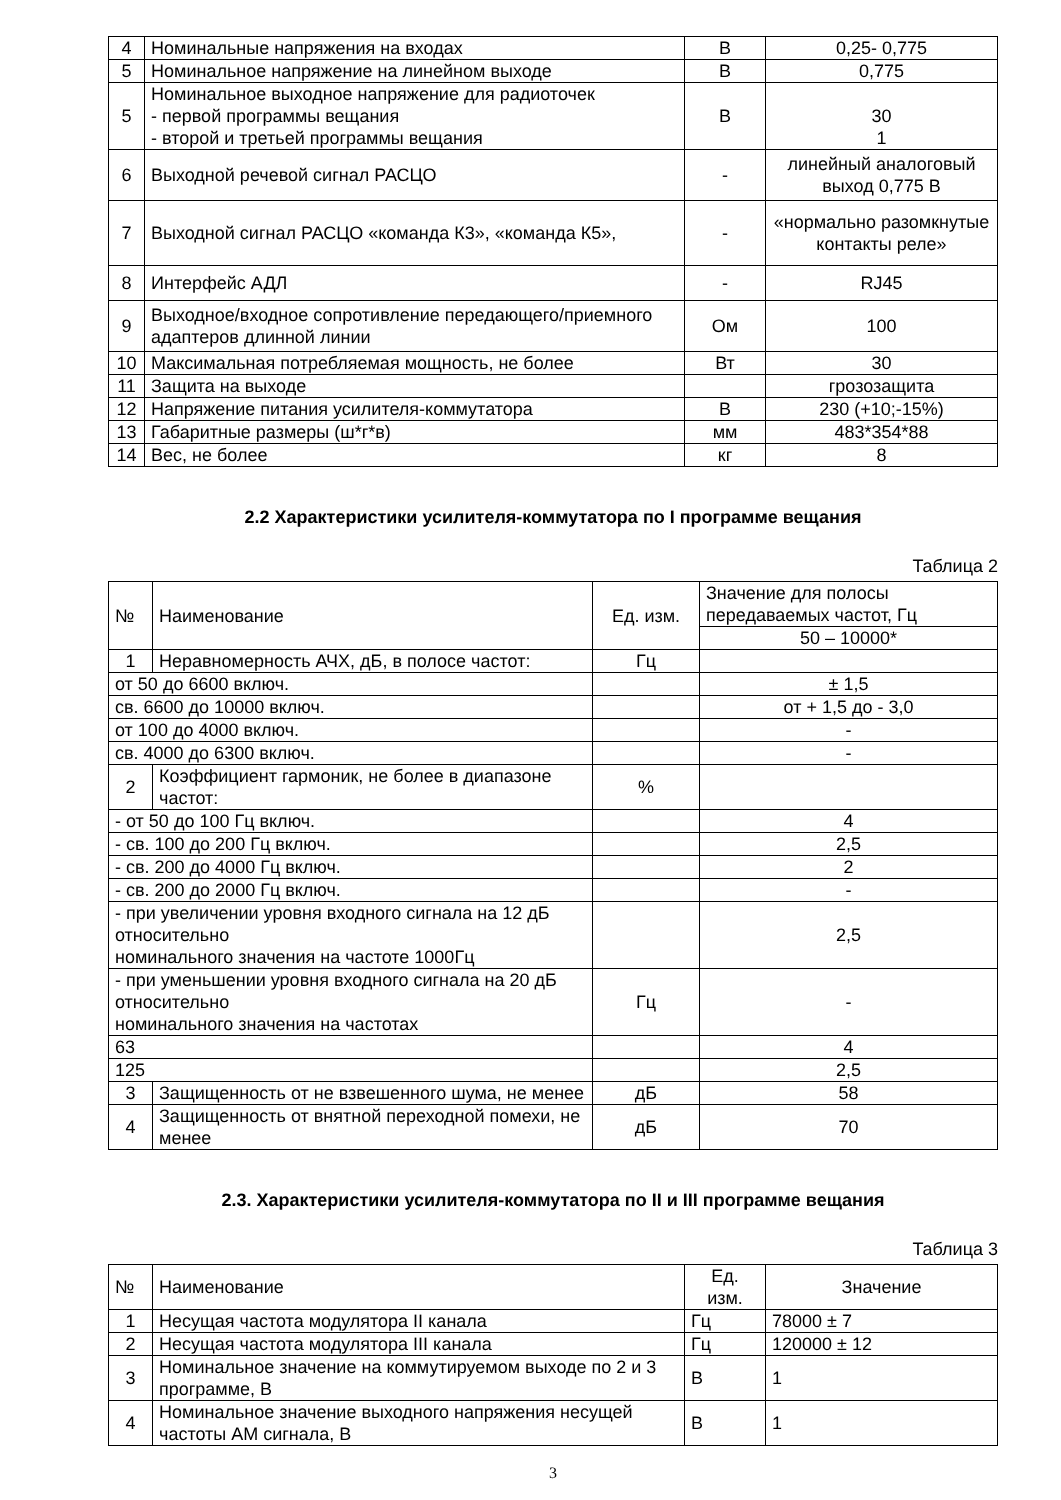| 4 | Номинальные напряжения на входах | В | 0,25- 0,775 |
| 5 | Номинальное напряжение на линейном выходе | В | 0,775 |
| 5 | Номинальное выходное напряжение для радиоточек - первой программы вещания - второй и третьей программы вещания | В | 30 1 |
| 6 | Выходной речевой сигнал РАСЦО | - | линейный аналоговый выход 0,775 В |
| 7 | Выходной сигнал РАСЦО «команда К3», «команда К5», | - | «нормально разомкнутые контакты реле» |
| 8 | Интерфейс АДЛ | - | RJ45 |
| 9 | Выходное/входное сопротивление передающего/приемного адаптеров длинной линии | Ом | 100 |
| 10 | Максимальная потребляемая мощность, не более | Вт | 30 |
| 11 | Защита на выходе | | грозозащита |
| 12 | Напряжение питания усилителя-коммутатора | В | 230 (+10;-15%) |
| 13 | Габаритные размеры (ш*г*в) | мм | 483*354*88 |
| 14 | Вес, не более | кг | 8 |
2.2 Характеристики усилителя-коммутатора по I программе вещания
Таблица 2
| № | Наименование | Ед. изм. | Значение для полосы передаваемых частот, Гц |
| --- | --- | --- | --- |
| | | | 50 – 10000* |
| 1 | Неравномерность АЧХ, дБ, в полосе частот: | Гц | |
| от 50 до 6600 включ. | | | ± 1,5 |
| св. 6600 до 10000 включ. | | | от + 1,5 до - 3,0 |
| от 100 до 4000 включ. | | | - |
| св. 4000 до 6300 включ. | | | - |
| 2 | Коэффициент гармоник, не более в диапазоне частот: | % | |
| - от 50 до 100 Гц включ. | | | 4 |
| - св. 100 до 200 Гц включ. | | | 2,5 |
| - св. 200 до 4000 Гц включ. | | | 2 |
| - св. 200 до 2000 Гц включ. | | | - |
| - при увеличении уровня входного сигнала на 12 дБ относительно номинального значения на частоте 1000Гц | | | 2,5 |
| - при уменьшении уровня входного сигнала на 20 дБ относительно номинального значения на частотах | | Гц | - |
| 63 | | | 4 |
| 125 | | | 2,5 |
| 3 | Защищенность от не взвешенного шума, не менее | дБ | 58 |
| 4 | Защищенность от внятной переходной помехи, не менее | дБ | 70 |
2.3. Характеристики усилителя-коммутатора по II и III программе вещания
Таблица 3
| № | Наименование | Ед. изм. | Значение |
| --- | --- | --- | --- |
| 1 | Несущая частота модулятора II канала | Гц | 78000 ± 7 |
| 2 | Несущая частота модулятора III канала | Гц | 120000 ± 12 |
| 3 | Номинальное значение на коммутируемом выходе по 2 и 3 программе, В | В | 1 |
| 4 | Номинальное значение выходного напряжения несущей частоты АМ сигнала, В | В | 1 |
3